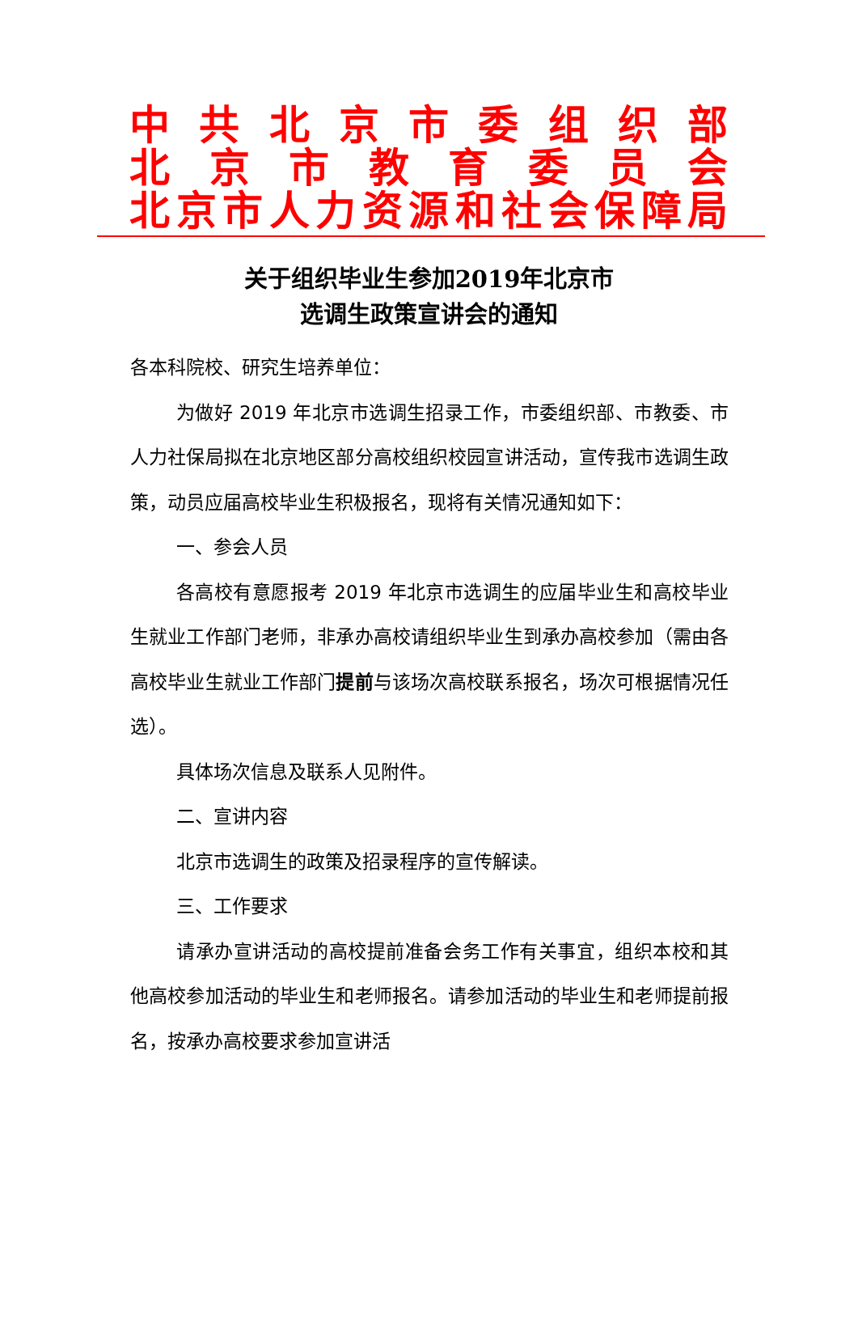中共北京市委组织部
北京市教育委员会
北京市人力资源和社会保障局
关于组织毕业生参加2019年北京市
选调生政策宣讲会的通知
各本科院校、研究生培养单位：
为做好 2019 年北京市选调生招录工作，市委组织部、市教委、市人力社保局拟在北京地区部分高校组织校园宣讲活动，宣传我市选调生政策，动员应届高校毕业生积极报名，现将有关情况通知如下：
一、参会人员
各高校有意愿报考 2019 年北京市选调生的应届毕业生和高校毕业生就业工作部门老师，非承办高校请组织毕业生到承办高校参加（需由各高校毕业生就业工作部门提前与该场次高校联系报名，场次可根据情况任选）。
具体场次信息及联系人见附件。
二、宣讲内容
北京市选调生的政策及招录程序的宣传解读。
三、工作要求
请承办宣讲活动的高校提前准备会务工作有关事宜，组织本校和其他高校参加活动的毕业生和老师报名。请参加活动的毕业生和老师提前报名，按承办高校要求参加宣讲活